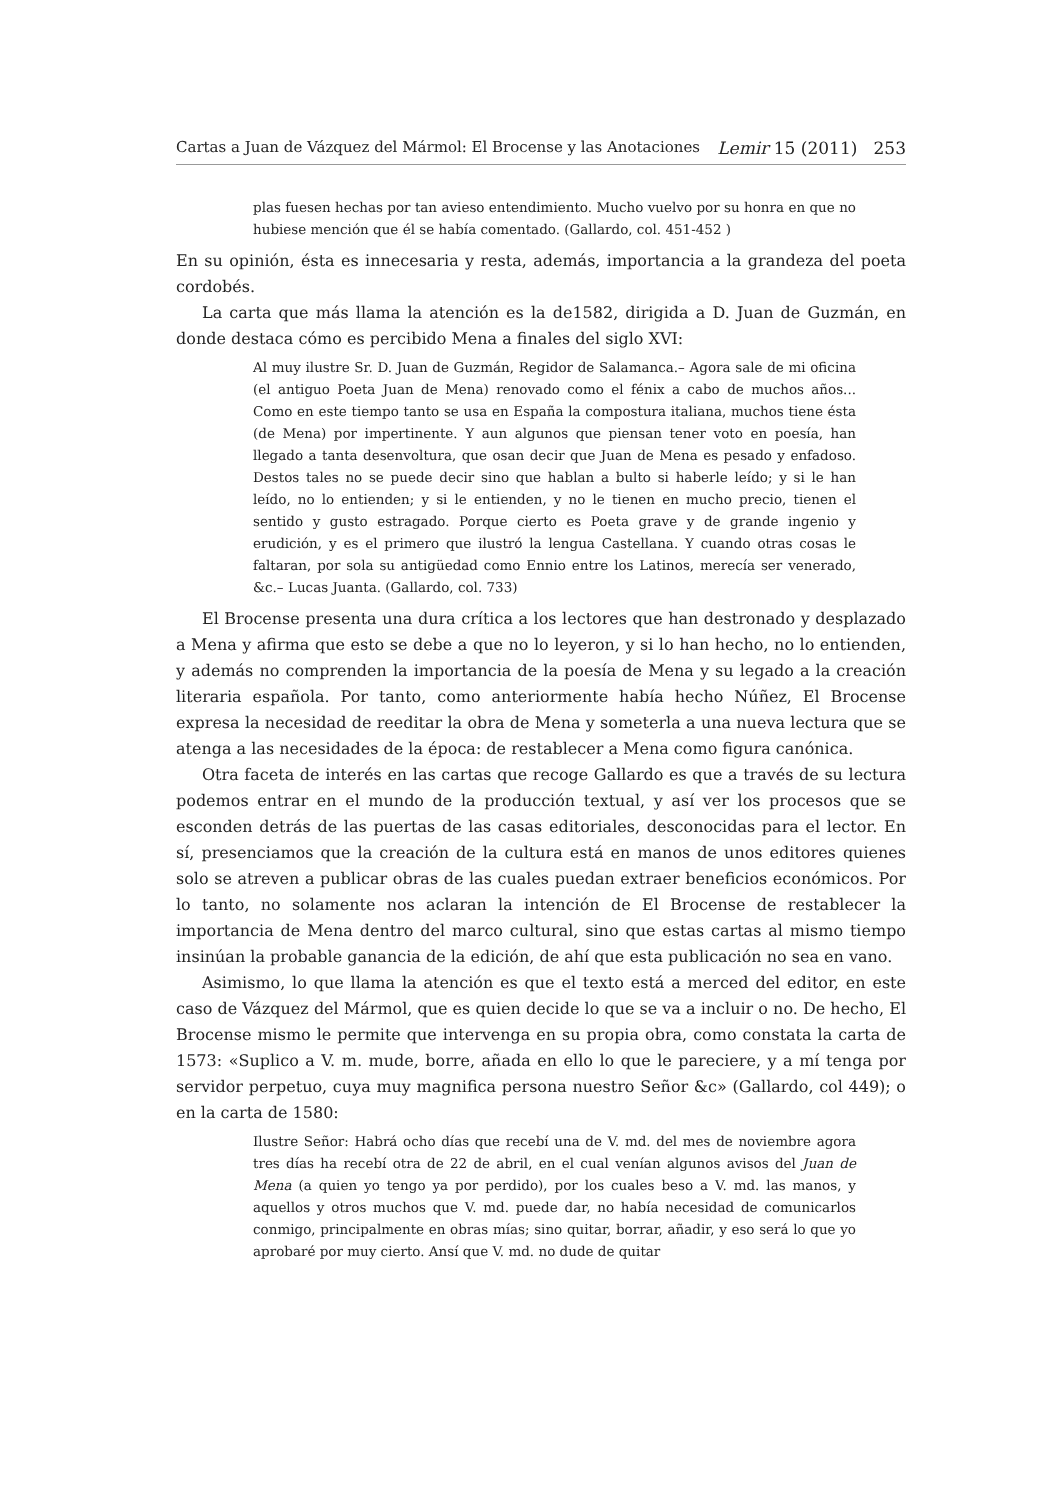Cartas a Juan de Vázquez del Mármol: El Brocense y las Anotaciones Lemir 15 (2011) 253
plas fuesen hechas por tan avieso entendimiento. Mucho vuelvo por su honra en que no hubiese mención que él se había comentado. (Gallardo, col. 451-452 )
En su opinión, ésta es innecesaria y resta, además, importancia a la grandeza del poeta cordobés.
La carta que más llama la atención es la de1582, dirigida a D. Juan de Guzmán, en donde destaca cómo es percibido Mena a finales del siglo XVI:
Al muy ilustre Sr. D. Juan de Guzmán, Regidor de Salamanca.– Agora sale de mi oficina (el antiguo Poeta Juan de Mena) renovado como el fénix a cabo de muchos años... Como en este tiempo tanto se usa en España la compostura italiana, muchos tiene ésta (de Mena) por impertinente. Y aun algunos que piensan tener voto en poesía, han llegado a tanta desenvoltura, que osan decir que Juan de Mena es pesado y enfadoso. Destos tales no se puede decir sino que hablan a bulto si haberle leído; y si le han leído, no lo entienden; y si le entienden, y no le tienen en mucho precio, tienen el sentido y gusto estragado. Porque cierto es Poeta grave y de grande ingenio y erudición, y es el primero que ilustró la lengua Castellana. Y cuando otras cosas le faltaran, por sola su antigüedad como Ennio entre los Latinos, merecía ser venerado, &c.– Lucas Juanta. (Gallardo, col. 733)
El Brocense presenta una dura crítica a los lectores que han destronado y desplazado a Mena y afirma que esto se debe a que no lo leyeron, y si lo han hecho, no lo entienden, y además no comprenden la importancia de la poesía de Mena y su legado a la creación literaria española. Por tanto, como anteriormente había hecho Núñez, El Brocense expresa la necesidad de reeditar la obra de Mena y someterla a una nueva lectura que se atenga a las necesidades de la época: de restablecer a Mena como figura canónica.
Otra faceta de interés en las cartas que recoge Gallardo es que a través de su lectura podemos entrar en el mundo de la producción textual, y así ver los procesos que se esconden detrás de las puertas de las casas editoriales, desconocidas para el lector. En sí, presenciamos que la creación de la cultura está en manos de unos editores quienes solo se atreven a publicar obras de las cuales puedan extraer beneficios económicos. Por lo tanto, no solamente nos aclaran la intención de El Brocense de restablecer la importancia de Mena dentro del marco cultural, sino que estas cartas al mismo tiempo insinúan la probable ganancia de la edición, de ahí que esta publicación no sea en vano.
Asimismo, lo que llama la atención es que el texto está a merced del editor, en este caso de Vázquez del Mármol, que es quien decide lo que se va a incluir o no. De hecho, El Brocense mismo le permite que intervenga en su propia obra, como constata la carta de 1573: «Suplico a V. m. mude, borre, añada en ello lo que le pareciere, y a mí tenga por servidor perpetuo, cuya muy magnifica persona nuestro Señor &c» (Gallardo, col 449); o en la carta de 1580:
Ilustre Señor: Habrá ocho días que recebí una de V. md. del mes de noviembre agora tres días ha recebí otra de 22 de abril, en el cual venían algunos avisos del Juan de Mena (a quien yo tengo ya por perdido), por los cuales beso a V. md. las manos, y aquellos y otros muchos que V. md. puede dar, no había necesidad de comunicarlos conmigo, principalmente en obras mías; sino quitar, borrar, añadir, y eso será lo que yo aprobaré por muy cierto. Ansí que V. md. no dude de quitar